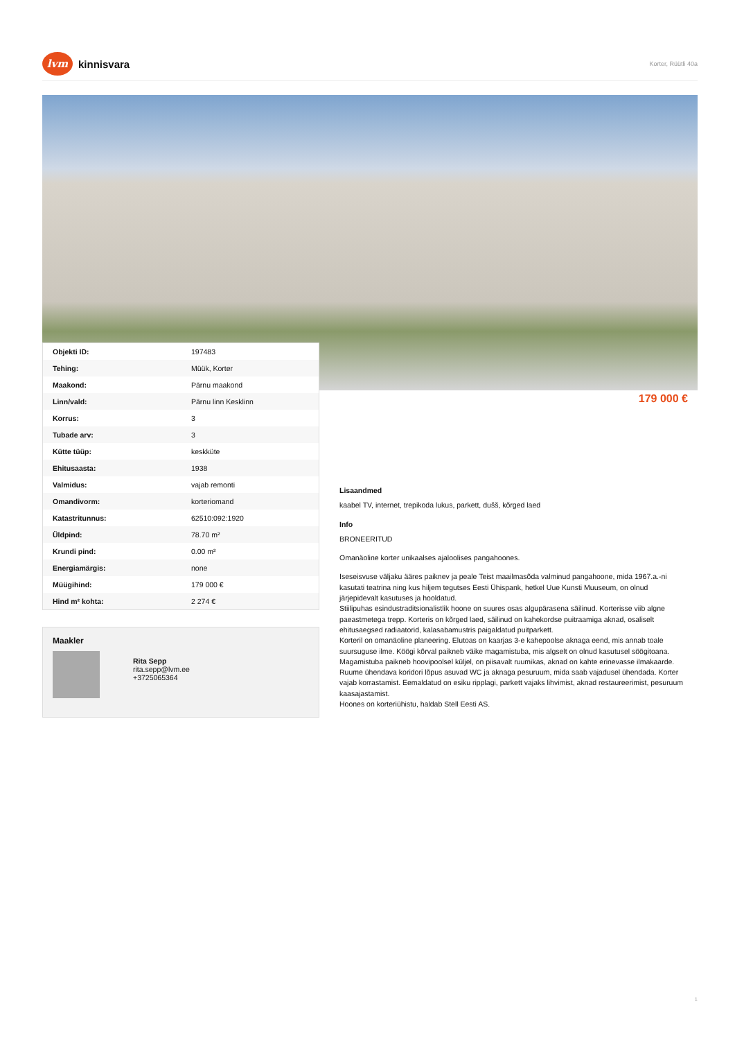lvm kinnisvara
Korter, Rüütli 40a
| Objekti ID: | 197483 |
| Tehing: | Müük, Korter |
| Maakond: | Pärnu maakond |
| Linn/vald: | Pärnu linn Kesklinn |
| Korrus: | 3 |
| Tubade arv: | 3 |
| Kütte tüüp: | keskküte |
| Ehitusaasta: | 1938 |
| Valmidus: | vajab remonti |
| Omandivorm: | korteriomand |
| Katastritunnus: | 62510:092:1920 |
| Üldpind: | 78.70 m² |
| Krundi pind: | 0.00 m² |
| Energiamärgis: | none |
| Müügihind: | 179 000 € |
| Hind m² kohta: | 2 274 € |
179 000 €
Maakler
Rita Sepp
rita.sepp@lvm.ee
+3725065364
Lisaandmed
kaabel TV, internet, trepikoda lukus, parkett, dušš, kõrged laed
Info
BRONEERITUD
Omanäoline korter unikaalses ajaloolises pangahoones.
Iseseisvuse väljaku ääres paiknev ja peale Teist maailmasõda valminud pangahoone, mida 1967.a.-ni kasutati teatrina ning kus hiljem tegutses Eesti Ühispank, hetkel Uue Kunsti Muuseum, on olnud järjepidevalt kasutuses ja hooldatud.
Stiilipuhas esindustraditsionalistlik hoone on suures osas algupärasena säilinud. Korterisse viib algne paeastmetega trepp. Korteris on kõrged laed, säilinud on kahekordse puitraamiga aknad, osaliselt ehitusaegsed radiaatorid, kalasabamustris paigaldatud puitparkett.
Korteril on omanäoline planeering. Elutoas on kaarjas 3-e kahepoolse aknaga eend, mis annab toale suursuguse ilme. Köögi kõrval paikneb väike magamistuba, mis algselt on olnud kasutusel söögitoana. Magamistuba paikneb hoovipoolsel küljel, on piisavalt ruumikas, aknad on kahte erinevasse ilmakaarde. Ruume ühendava koridori lõpus asuvad WC ja aknaga pesuruum, mida saab vajadusel ühendada. Korter vajab korrastamist. Eemaldatud on esiku ripplagi, parkett vajaks lihvimist, aknad restaureerimist, pesuruum kaasajastamist.
Hoones on korteriühistu, haldab Stell Eesti AS.
1